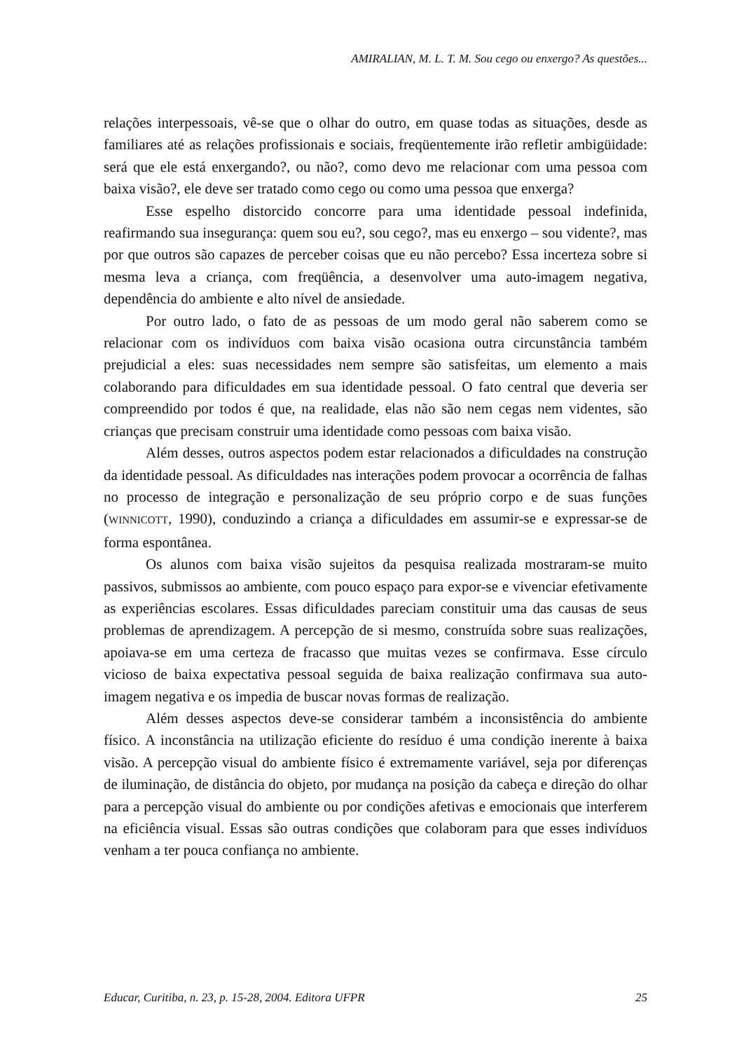AMIRALIAN, M. L. T. M. Sou cego ou enxergo? As questões...
relações interpessoais, vê-se que o olhar do outro, em quase todas as situações, desde as familiares até as relações profissionais e sociais, freqüentemente irão refletir ambigüidade: será que ele está enxergando?, ou não?, como devo me relacionar com uma pessoa com baixa visão?, ele deve ser tratado como cego ou como uma pessoa que enxerga?
Esse espelho distorcido concorre para uma identidade pessoal indefinida, reafirmando sua insegurança: quem sou eu?, sou cego?, mas eu enxergo – sou vidente?, mas por que outros são capazes de perceber coisas que eu não percebo? Essa incerteza sobre si mesma leva a criança, com freqüência, a desenvolver uma auto-imagem negativa, dependência do ambiente e alto nível de ansiedade.
Por outro lado, o fato de as pessoas de um modo geral não saberem como se relacionar com os indivíduos com baixa visão ocasiona outra circunstância também prejudicial a eles: suas necessidades nem sempre são satisfeitas, um elemento a mais colaborando para dificuldades em sua identidade pessoal. O fato central que deveria ser compreendido por todos é que, na realidade, elas não são nem cegas nem videntes, são crianças que precisam construir uma identidade como pessoas com baixa visão.
Além desses, outros aspectos podem estar relacionados a dificuldades na construção da identidade pessoal. As dificuldades nas interações podem provocar a ocorrência de falhas no processo de integração e personalização de seu próprio corpo e de suas funções (WINNICOTT, 1990), conduzindo a criança a dificuldades em assumir-se e expressar-se de forma espontânea.
Os alunos com baixa visão sujeitos da pesquisa realizada mostraram-se muito passivos, submissos ao ambiente, com pouco espaço para expor-se e vivenciar efetivamente as experiências escolares. Essas dificuldades pareciam constituir uma das causas de seus problemas de aprendizagem. A percepção de si mesmo, construída sobre suas realizações, apoiava-se em uma certeza de fracasso que muitas vezes se confirmava. Esse círculo vicioso de baixa expectativa pessoal seguida de baixa realização confirmava sua auto- imagem negativa e os impedia de buscar novas formas de realização.
Além desses aspectos deve-se considerar também a inconsistência do ambiente físico. A inconstância na utilização eficiente do resíduo é uma condição inerente à baixa visão. A percepção visual do ambiente físico é extremamente variável, seja por diferenças de iluminação, de distância do objeto, por mudança na posição da cabeça e direção do olhar para a percepção visual do ambiente ou por condições afetivas e emocionais que interferem na eficiência visual. Essas são outras condições que colaboram para que esses indivíduos venham a ter pouca confiança no ambiente.
Educar, Curitiba, n. 23, p. 15-28, 2004. Editora UFPR 25